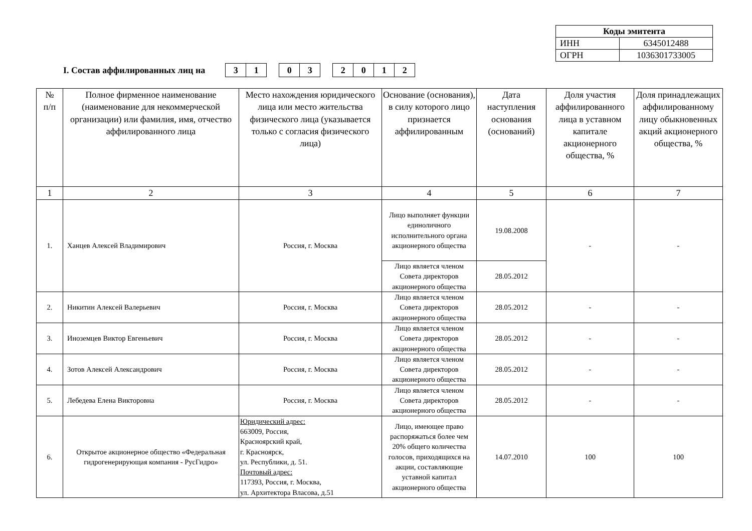| Коды эмитента | |
| ИНН | 6345012488 |
| ОГРН | 1036301733005 |
I. Состав аффилированных лиц на
| 3 | 1 |
| 0 | 3 |
| 2 | 0 | 1 | 2 |
| № п/п | Полное фирменное наименование (наименование для некоммерческой организации) или фамилия, имя, отчество аффилированного лица | Место нахождения юридического лица или место жительства физического лица (указывается только с согласия физического лица) | Основание (основания), в силу которого лицо признается аффилированным | Дата наступления основания (оснований) | Доля участия аффилированного лица в уставном капитале акционерного общества, % | Доля принадлежащих аффилированному лицу обыкновенных акций акционерного общества, % |
| --- | --- | --- | --- | --- | --- | --- |
| 1 | 2 | 3 | 4 | 5 | 6 | 7 |
| 1. | Ханцев Алексей Владимирович | Россия, г. Москва | Лицо выполняет функции единоличного исполнительного органа акционерного общества | 19.08.2008 | - | - |
| | | | Лицо является членом Совета директоров акционерного общества | 28.05.2012 | | |
| 2. | Никитин Алексей Валерьевич | Россия, г. Москва | Лицо является членом Совета директоров акционерного общества | 28.05.2012 | - | - |
| 3. | Иноземцев Виктор Евгеньевич | Россия, г. Москва | Лицо является членом Совета директоров акционерного общества | 28.05.2012 | - | - |
| 4. | Зотов Алексей Александрович | Россия, г. Москва | Лицо является членом Совета директоров акционерного общества | 28.05.2012 | - | - |
| 5. | Лебедева Елена Викторовна | Россия, г. Москва | Лицо является членом Совета директоров акционерного общества | 28.05.2012 | - | - |
| 6. | Открытое акционерное общество «Федеральная гидрогенерирующая компания - РусГидро» | Юридический адрес: 663009, Россия, Красноярский край, г. Красноярск, ул. Республики, д. 51. Почтовый адрес: 117393, Россия, г. Москва, ул. Архитектора Власова, д.51 | Лицо, имеющее право распоряжаться более чем 20% общего количества голосов, приходящихся на акции, составляющие уставной капитал акционерного общества | 14.07.2010 | 100 | 100 |